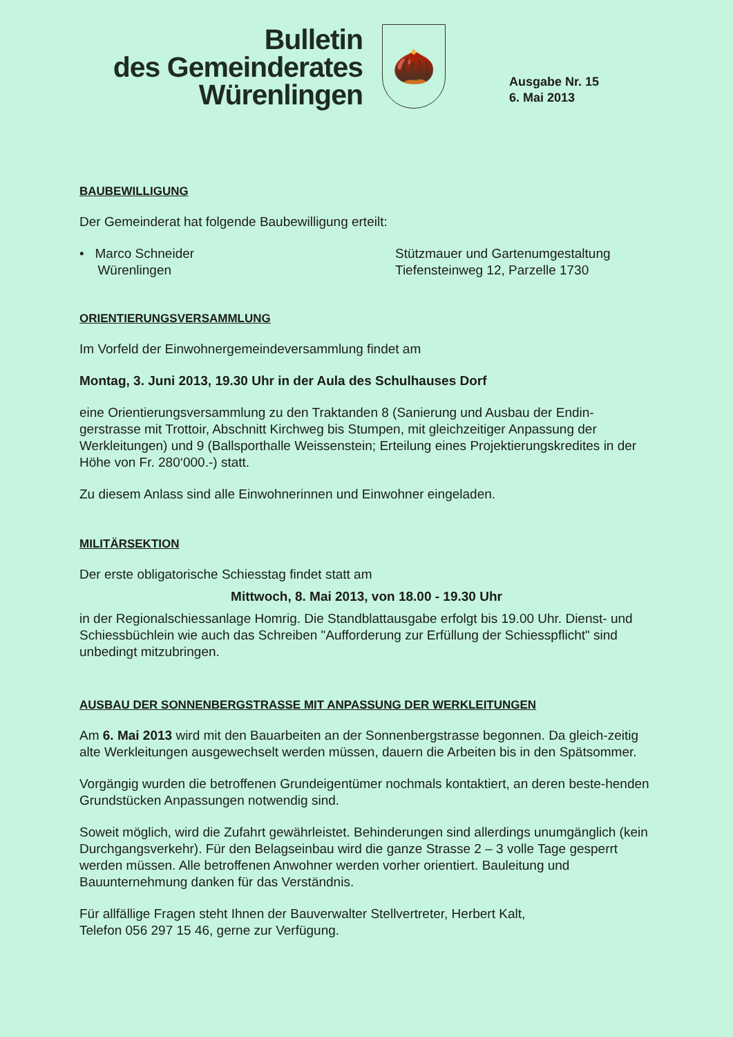Bulletin
des Gemeinderates
Würenlingen
🌰
Ausgabe Nr. 15
6. Mai 2013
BAUBEWILLIGUNG
Der Gemeinderat hat folgende Baubewilligung erteilt:
• Marco Schneider
Würenlingen
Stützmauer und Gartenumgestaltung
Tiefensteinweg 12, Parzelle 1730
ORIENTIERUNGSVERSAMMLUNG
Im Vorfeld der Einwohnergemeindeversammlung findet am
Montag, 3. Juni 2013, 19.30 Uhr in der Aula des Schulhauses Dorf
eine Orientierungsversammlung zu den Traktanden 8 (Sanierung und Ausbau der Endin-gerstrasse mit Trottoir, Abschnitt Kirchweg bis Stumpen, mit gleichzeitiger Anpassung der Werkleitungen) und 9 (Ballsporthalle Weissenstein; Erteilung eines Projektierungskredites in der Höhe von Fr. 280‘000.-) statt.
Zu diesem Anlass sind alle Einwohnerinnen und Einwohner eingeladen.
MILITÄRSEKTION
Der erste obligatorische Schiesstag findet statt am
Mittwoch, 8. Mai 2013, von 18.00 - 19.30 Uhr
in der Regionalschiessanlage Homrig. Die Standblattausgabe erfolgt bis 19.00 Uhr. Dienst- und Schiessbüchlein wie auch das Schreiben "Aufforderung zur Erfüllung der Schiesspflicht" sind unbedingt mitzubringen.
AUSBAU DER SONNENBERGSTRASSE MIT ANPASSUNG DER WERKLEITUNGEN
Am 6. Mai 2013 wird mit den Bauarbeiten an der Sonnenbergstrasse begonnen. Da gleich-zeitig alte Werkleitungen ausgewechselt werden müssen, dauern die Arbeiten bis in den Spätsommer.
Vorgängig wurden die betroffenen Grundeigentümer nochmals kontaktiert, an deren beste-henden Grundstücken Anpassungen notwendig sind.
Soweit möglich, wird die Zufahrt gewährleistet. Behinderungen sind allerdings unumgänglich (kein Durchgangsverkehr). Für den Belagseinbau wird die ganze Strasse 2 – 3 volle Tage gesperrt werden müssen. Alle betroffenen Anwohner werden vorher orientiert. Bauleitung und Bauunternehmung danken für das Verständnis.
Für allfällige Fragen steht Ihnen der Bauverwalter Stellvertreter, Herbert Kalt,
Telefon 056 297 15 46, gerne zur Verfügung.